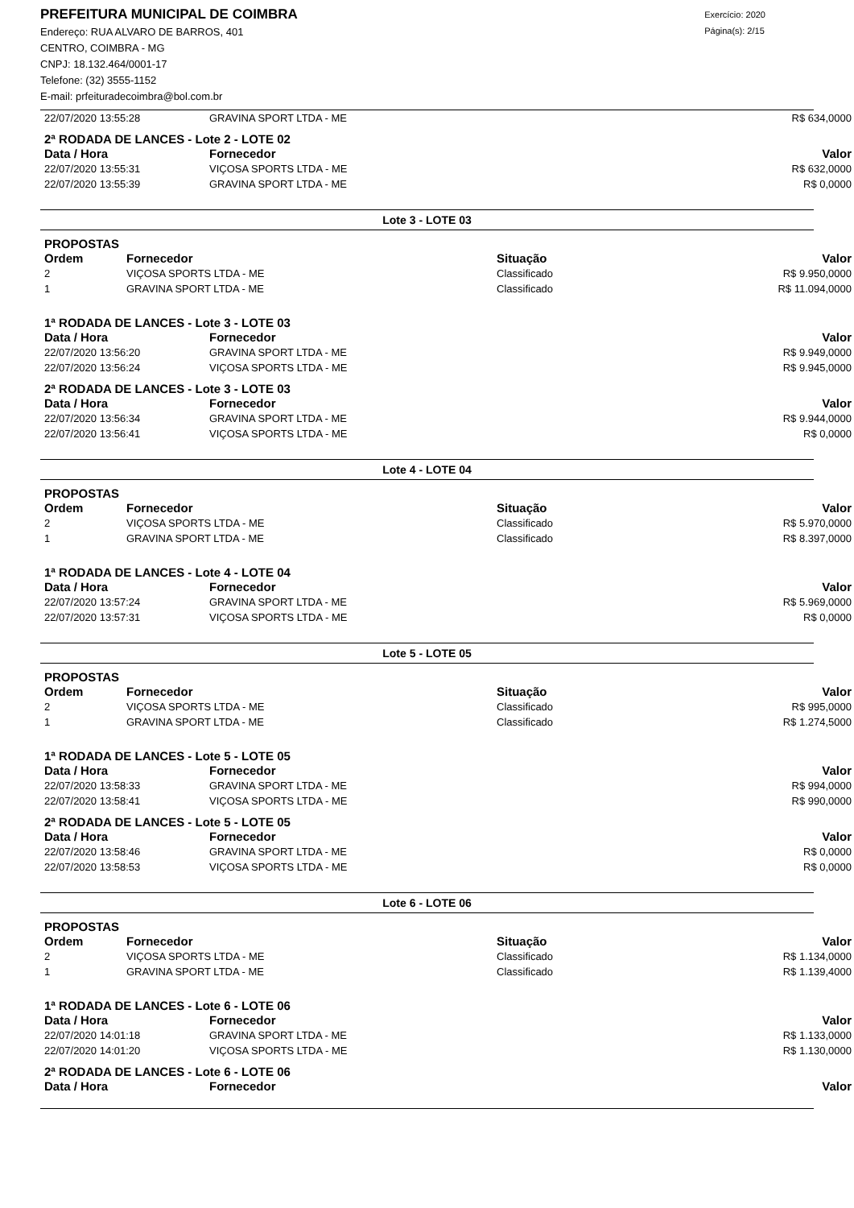PREFEITURA MUNICIPAL DE COIMBRA
Endereço: RUA ALVARO DE BARROS, 401
CENTRO, COIMBRA - MG
CNPJ: 18.132.464/0001-17
Telefone: (32) 3555-1152
E-mail: prfeituradecoimbra@bol.com.br
Exercício: 2020
Página(s): 2/15
| 22/07/2020 13:55:28 | GRAVINA SPORT LTDA - ME | R$ 634,0000 |
2ª RODADA DE LANCES - Lote 2 - LOTE 02
| Data / Hora | Fornecedor | Valor |
| --- | --- | --- |
| 22/07/2020 13:55:31 | VIÇOSA SPORTS LTDA - ME | R$ 632,0000 |
| 22/07/2020 13:55:39 | GRAVINA SPORT LTDA - ME | R$ 0,0000 |
Lote 3 - LOTE 03
PROPOSTAS
| Ordem | Fornecedor | Situação | Valor |
| --- | --- | --- | --- |
| 2 | VIÇOSA SPORTS LTDA - ME | Classificado | R$ 9.950,0000 |
| 1 | GRAVINA SPORT LTDA - ME | Classificado | R$ 11.094,0000 |
1ª RODADA DE LANCES - Lote 3 - LOTE 03
| Data / Hora | Fornecedor | Valor |
| --- | --- | --- |
| 22/07/2020 13:56:20 | GRAVINA SPORT LTDA - ME | R$ 9.949,0000 |
| 22/07/2020 13:56:24 | VIÇOSA SPORTS LTDA - ME | R$ 9.945,0000 |
2ª RODADA DE LANCES - Lote 3 - LOTE 03
| Data / Hora | Fornecedor | Valor |
| --- | --- | --- |
| 22/07/2020 13:56:34 | GRAVINA SPORT LTDA - ME | R$ 9.944,0000 |
| 22/07/2020 13:56:41 | VIÇOSA SPORTS LTDA - ME | R$ 0,0000 |
Lote 4 - LOTE 04
PROPOSTAS
| Ordem | Fornecedor | Situação | Valor |
| --- | --- | --- | --- |
| 2 | VIÇOSA SPORTS LTDA - ME | Classificado | R$ 5.970,0000 |
| 1 | GRAVINA SPORT LTDA - ME | Classificado | R$ 8.397,0000 |
1ª RODADA DE LANCES - Lote 4 - LOTE 04
| Data / Hora | Fornecedor | Valor |
| --- | --- | --- |
| 22/07/2020 13:57:24 | GRAVINA SPORT LTDA - ME | R$ 5.969,0000 |
| 22/07/2020 13:57:31 | VIÇOSA SPORTS LTDA - ME | R$ 0,0000 |
Lote 5 - LOTE 05
PROPOSTAS
| Ordem | Fornecedor | Situação | Valor |
| --- | --- | --- | --- |
| 2 | VIÇOSA SPORTS LTDA - ME | Classificado | R$ 995,0000 |
| 1 | GRAVINA SPORT LTDA - ME | Classificado | R$ 1.274,5000 |
1ª RODADA DE LANCES - Lote 5 - LOTE 05
| Data / Hora | Fornecedor | Valor |
| --- | --- | --- |
| 22/07/2020 13:58:33 | GRAVINA SPORT LTDA - ME | R$ 994,0000 |
| 22/07/2020 13:58:41 | VIÇOSA SPORTS LTDA - ME | R$ 990,0000 |
2ª RODADA DE LANCES - Lote 5 - LOTE 05
| Data / Hora | Fornecedor | Valor |
| --- | --- | --- |
| 22/07/2020 13:58:46 | GRAVINA SPORT LTDA - ME | R$ 0,0000 |
| 22/07/2020 13:58:53 | VIÇOSA SPORTS LTDA - ME | R$ 0,0000 |
Lote 6 - LOTE 06
PROPOSTAS
| Ordem | Fornecedor | Situação | Valor |
| --- | --- | --- | --- |
| 2 | VIÇOSA SPORTS LTDA - ME | Classificado | R$ 1.134,0000 |
| 1 | GRAVINA SPORT LTDA - ME | Classificado | R$ 1.139,4000 |
1ª RODADA DE LANCES - Lote 6 - LOTE 06
| Data / Hora | Fornecedor | Valor |
| --- | --- | --- |
| 22/07/2020 14:01:18 | GRAVINA SPORT LTDA - ME | R$ 1.133,0000 |
| 22/07/2020 14:01:20 | VIÇOSA SPORTS LTDA - ME | R$ 1.130,0000 |
2ª RODADA DE LANCES - Lote 6 - LOTE 06
| Data / Hora | Fornecedor | Valor |
| --- | --- | --- |